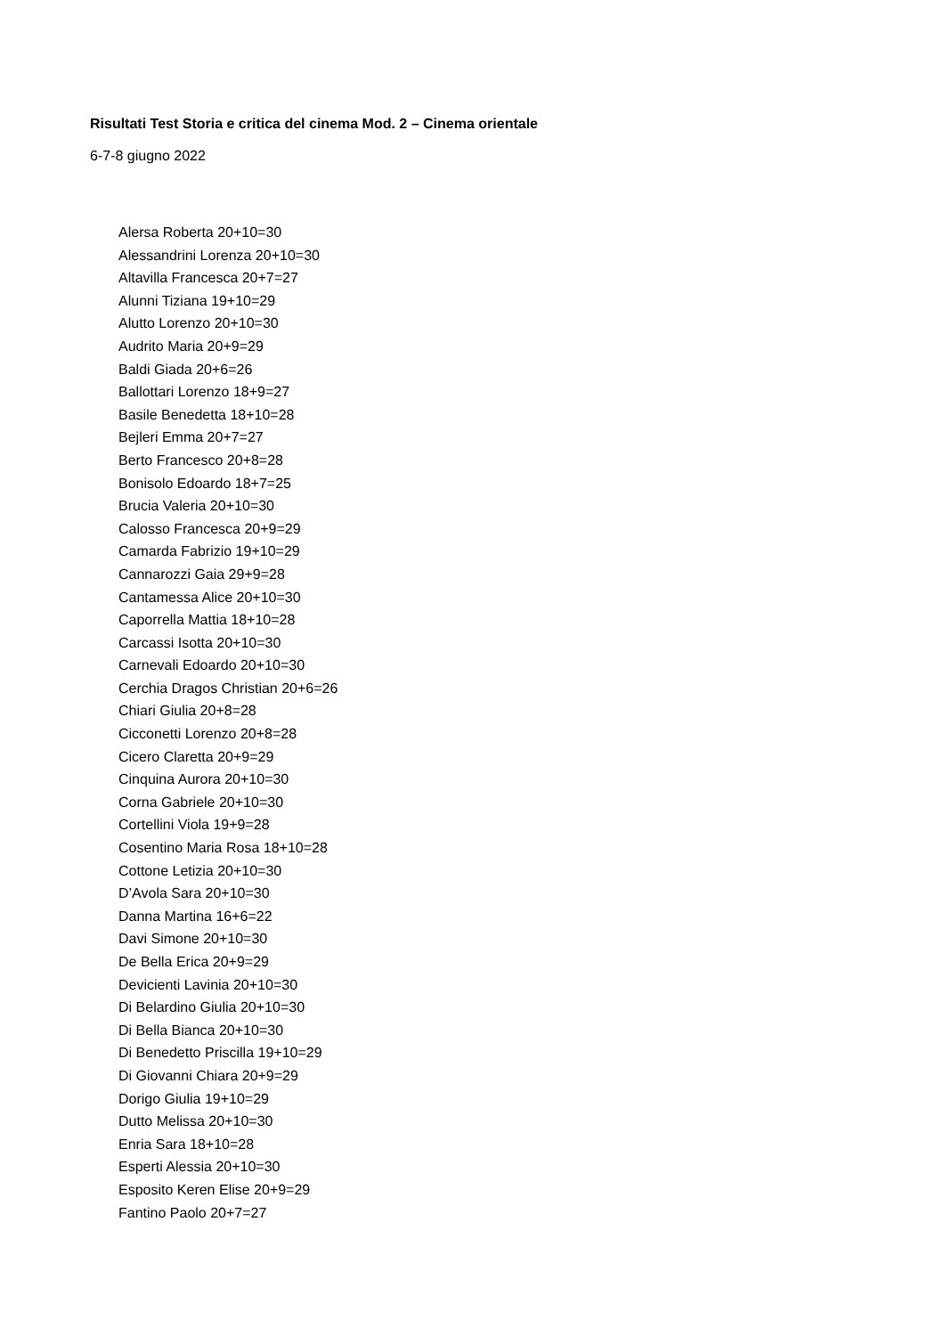Risultati Test Storia e critica del cinema Mod. 2 – Cinema orientale
6-7-8 giugno 2022
Alersa Roberta 20+10=30
Alessandrini Lorenza 20+10=30
Altavilla Francesca 20+7=27
Alunni Tiziana 19+10=29
Alutto Lorenzo 20+10=30
Audrito Maria 20+9=29
Baldi Giada 20+6=26
Ballottari Lorenzo 18+9=27
Basile Benedetta 18+10=28
Bejleri Emma 20+7=27
Berto Francesco 20+8=28
Bonisolo Edoardo 18+7=25
Brucia Valeria 20+10=30
Calosso Francesca 20+9=29
Camarda Fabrizio 19+10=29
Cannarozzi Gaia 29+9=28
Cantamessa Alice 20+10=30
Caporrella Mattia 18+10=28
Carcassi Isotta 20+10=30
Carnevali Edoardo 20+10=30
Cerchia Dragos Christian 20+6=26
Chiari Giulia 20+8=28
Cicconetti Lorenzo 20+8=28
Cicero Claretta 20+9=29
Cinquina Aurora 20+10=30
Corna Gabriele 20+10=30
Cortellini Viola 19+9=28
Cosentino Maria Rosa 18+10=28
Cottone Letizia 20+10=30
D’Avola Sara 20+10=30
Danna Martina 16+6=22
Davi Simone 20+10=30
De Bella Erica 20+9=29
Devicienti Lavinia 20+10=30
Di Belardino Giulia 20+10=30
Di Bella Bianca 20+10=30
Di Benedetto Priscilla 19+10=29
Di Giovanni Chiara 20+9=29
Dorigo Giulia 19+10=29
Dutto Melissa 20+10=30
Enria Sara 18+10=28
Esperti Alessia 20+10=30
Esposito Keren Elise 20+9=29
Fantino Paolo 20+7=27